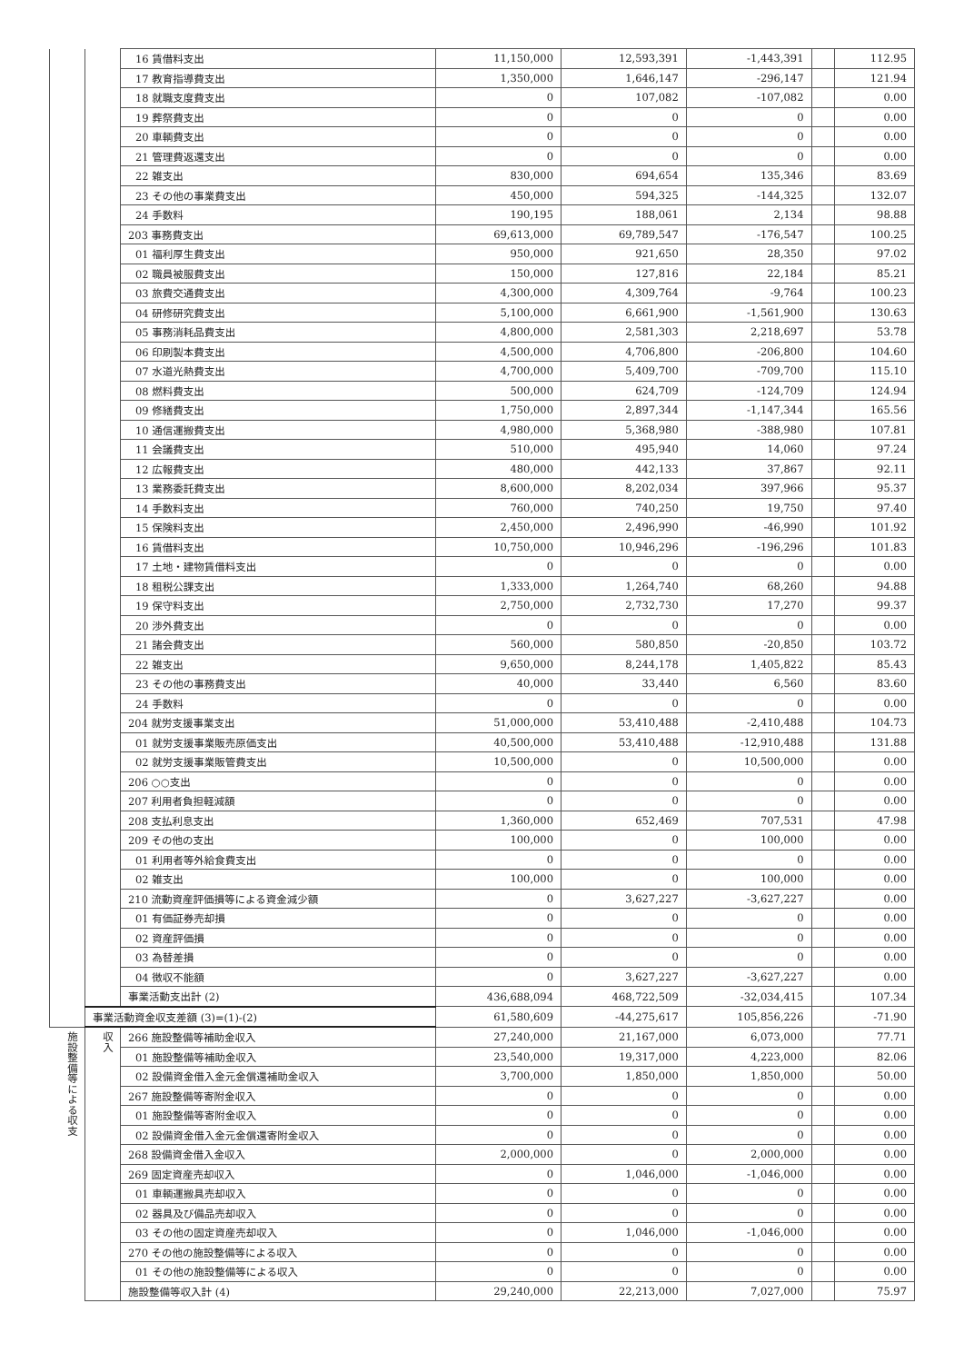| | | 16 賃借料支出 | 11,150,000 | 12,593,391 | -1,443,391 | | 112.95 |
| | | 17 教育指導費支出 | 1,350,000 | 1,646,147 | -296,147 | | 121.94 |
| | | 18 就職支度費支出 | 0 | 107,082 | -107,082 | | 0.00 |
| | | 19 葬祭費支出 | 0 | 0 | 0 | | 0.00 |
| | | 20 車輌費支出 | 0 | 0 | 0 | | 0.00 |
| | | 21 管理費返還支出 | 0 | 0 | 0 | | 0.00 |
| | | 22 雑支出 | 830,000 | 694,654 | 135,346 | | 83.69 |
| | | 23 その他の事業費支出 | 450,000 | 594,325 | -144,325 | | 132.07 |
| | | 24 手数料 | 190,195 | 188,061 | 2,134 | | 98.88 |
| | | 203 事務費支出 | 69,613,000 | 69,789,547 | -176,547 | | 100.25 |
| | | 01 福利厚生費支出 | 950,000 | 921,650 | 28,350 | | 97.02 |
| | | 02 職員被服費支出 | 150,000 | 127,816 | 22,184 | | 85.21 |
| | | 03 旅費交通費支出 | 4,300,000 | 4,309,764 | -9,764 | | 100.23 |
| | | 04 研修研究費支出 | 5,100,000 | 6,661,900 | -1,561,900 | | 130.63 |
| | | 05 事務消耗品費支出 | 4,800,000 | 2,581,303 | 2,218,697 | | 53.78 |
| | | 06 印刷製本費支出 | 4,500,000 | 4,706,800 | -206,800 | | 104.60 |
| | | 07 水道光熱費支出 | 4,700,000 | 5,409,700 | -709,700 | | 115.10 |
| | | 08 燃料費支出 | 500,000 | 624,709 | -124,709 | | 124.94 |
| | | 09 修繕費支出 | 1,750,000 | 2,897,344 | -1,147,344 | | 165.56 |
| | | 10 通信運搬費支出 | 4,980,000 | 5,368,980 | -388,980 | | 107.81 |
| | | 11 会議費支出 | 510,000 | 495,940 | 14,060 | | 97.24 |
| | | 12 広報費支出 | 480,000 | 442,133 | 37,867 | | 92.11 |
| | | 13 業務委託費支出 | 8,600,000 | 8,202,034 | 397,966 | | 95.37 |
| | | 14 手数料支出 | 760,000 | 740,250 | 19,750 | | 97.40 |
| | | 15 保険料支出 | 2,450,000 | 2,496,990 | -46,990 | | 101.92 |
| | | 16 賃借料支出 | 10,750,000 | 10,946,296 | -196,296 | | 101.83 |
| | | 17 土地・建物賃借料支出 | 0 | 0 | 0 | | 0.00 |
| | | 18 租税公課支出 | 1,333,000 | 1,264,740 | 68,260 | | 94.88 |
| | | 19 保守料支出 | 2,750,000 | 2,732,730 | 17,270 | | 99.37 |
| | | 20 渉外費支出 | 0 | 0 | 0 | | 0.00 |
| | | 21 諸会費支出 | 560,000 | 580,850 | -20,850 | | 103.72 |
| | | 22 雑支出 | 9,650,000 | 8,244,178 | 1,405,822 | | 85.43 |
| | | 23 その他の事務費支出 | 40,000 | 33,440 | 6,560 | | 83.60 |
| | | 24 手数料 | 0 | 0 | 0 | | 0.00 |
| | | 204 就労支援事業支出 | 51,000,000 | 53,410,488 | -2,410,488 | | 104.73 |
| | | 01 就労支援事業販売原価支出 | 40,500,000 | 53,410,488 | -12,910,488 | | 131.88 |
| | | 02 就労支援事業販管費支出 | 10,500,000 | 0 | 10,500,000 | | 0.00 |
| | | 206 ○○支出 | 0 | 0 | 0 | | 0.00 |
| | | 207 利用者負担軽減額 | 0 | 0 | 0 | | 0.00 |
| | | 208 支払利息支出 | 1,360,000 | 652,469 | 707,531 | | 47.98 |
| | | 209 その他の支出 | 100,000 | 0 | 100,000 | | 0.00 |
| | | 01 利用者等外給食費支出 | 0 | 0 | 0 | | 0.00 |
| | | 02 雑支出 | 100,000 | 0 | 100,000 | | 0.00 |
| | | 210 流動資産評価損等による資金減少額 | 0 | 3,627,227 | -3,627,227 | | 0.00 |
| | | 01 有価証券売却損 | 0 | 0 | 0 | | 0.00 |
| | | 02 資産評価損 | 0 | 0 | 0 | | 0.00 |
| | | 03 為替差損 | 0 | 0 | 0 | | 0.00 |
| | | 04 徴収不能額 | 0 | 3,627,227 | -3,627,227 | | 0.00 |
| | | 事業活動支出計 (2) | 436,688,094 | 468,722,509 | -32,034,415 | | 107.34 |
| | 事業活動資金収支差額 (3)=(1)-(2) | | 61,580,609 | -44,275,617 | 105,856,226 | | -71.90 |
| 施設整備等による収支 | 収入 | 266 施設整備等補助金収入 | 27,240,000 | 21,167,000 | 6,073,000 | | 77.71 |
| | | 01 施設整備等補助金収入 | 23,540,000 | 19,317,000 | 4,223,000 | | 82.06 |
| | | 02 設備資金借入金元金償還補助金収入 | 3,700,000 | 1,850,000 | 1,850,000 | | 50.00 |
| | | 267 施設整備等寄附金収入 | 0 | 0 | 0 | | 0.00 |
| | | 01 施設整備等寄附金収入 | 0 | 0 | 0 | | 0.00 |
| | | 02 設備資金借入金元金償還寄附金収入 | 0 | 0 | 0 | | 0.00 |
| | | 268 設備資金借入金収入 | 2,000,000 | 0 | 2,000,000 | | 0.00 |
| | | 269 固定資産売却収入 | 0 | 1,046,000 | -1,046,000 | | 0.00 |
| | | 01 車輌運搬具売却収入 | 0 | 0 | 0 | | 0.00 |
| | | 02 器具及び備品売却収入 | 0 | 0 | 0 | | 0.00 |
| | | 03 その他の固定資産売却収入 | 0 | 1,046,000 | -1,046,000 | | 0.00 |
| | | 270 その他の施設整備等による収入 | 0 | 0 | 0 | | 0.00 |
| | | 01 その他の施設整備等による収入 | 0 | 0 | 0 | | 0.00 |
| | | 施設整備等収入計 (4) | 29,240,000 | 22,213,000 | 7,027,000 | | 75.97 |